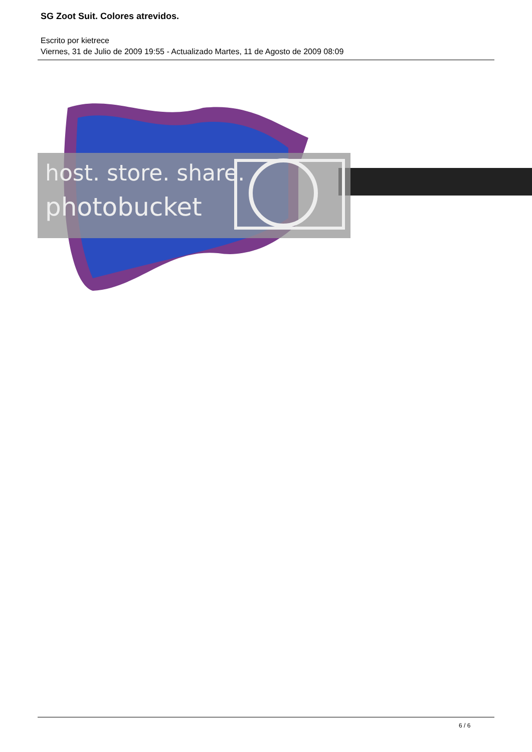SG Zoot Suit. Colores atrevidos.
Escrito por kietrece
Viernes, 31 de Julio de 2009 19:55 - Actualizado Martes, 11 de Agosto de 2009 08:09
host. store. share.
photobucket
6 / 6